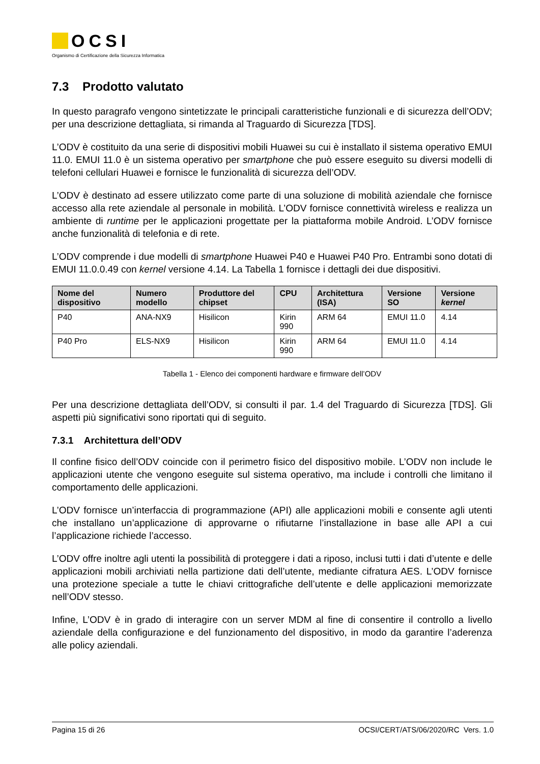OCSI
Organismo di Certificazione della Sicurezza Informatica
7.3 Prodotto valutato
In questo paragrafo vengono sintetizzate le principali caratteristiche funzionali e di sicurezza dell’ODV; per una descrizione dettagliata, si rimanda al Traguardo di Sicurezza [TDS].
L’ODV è costituito da una serie di dispositivi mobili Huawei su cui è installato il sistema operativo EMUI 11.0. EMUI 11.0 è un sistema operativo per smartphone che può essere eseguito su diversi modelli di telefoni cellulari Huawei e fornisce le funzionalità di sicurezza dell’ODV.
L’ODV è destinato ad essere utilizzato come parte di una soluzione di mobilità aziendale che fornisce accesso alla rete aziendale al personale in mobilità. L’ODV fornisce connettività wireless e realizza un ambiente di runtime per le applicazioni progettate per la piattaforma mobile Android. L’ODV fornisce anche funzionalità di telefonia e di rete.
L’ODV comprende i due modelli di smartphone Huawei P40 e Huawei P40 Pro. Entrambi sono dotati di EMUI 11.0.0.49 con kernel versione 4.14. La Tabella 1 fornisce i dettagli dei due dispositivi.
| Nome del dispositivo | Numero modello | Produttore del chipset | CPU | Architettura (ISA) | Versione SO | Versione kernel |
| --- | --- | --- | --- | --- | --- | --- |
| P40 | ANA-NX9 | Hisilicon | Kirin 990 | ARM 64 | EMUI 11.0 | 4.14 |
| P40 Pro | ELS-NX9 | Hisilicon | Kirin 990 | ARM 64 | EMUI 11.0 | 4.14 |
Tabella 1 - Elenco dei componenti hardware e firmware dell’ODV
Per una descrizione dettagliata dell’ODV, si consulti il par. 1.4 del Traguardo di Sicurezza [TDS]. Gli aspetti più significativi sono riportati qui di seguito.
7.3.1 Architettura dell’ODV
Il confine fisico dell’ODV coincide con il perimetro fisico del dispositivo mobile. L’ODV non include le applicazioni utente che vengono eseguite sul sistema operativo, ma include i controlli che limitano il comportamento delle applicazioni.
L’ODV fornisce un’interfaccia di programmazione (API) alle applicazioni mobili e consente agli utenti che installano un’applicazione di approvarne o rifiutarne l’installazione in base alle API a cui l’applicazione richiede l’accesso.
L’ODV offre inoltre agli utenti la possibilità di proteggere i dati a riposo, inclusi tutti i dati d’utente e delle applicazioni mobili archiviati nella partizione dati dell’utente, mediante cifratura AES. L’ODV fornisce una protezione speciale a tutte le chiavi crittografiche dell’utente e delle applicazioni memorizzate nell’ODV stesso.
Infine, L’ODV è in grado di interagire con un server MDM al fine di consentire il controllo a livello aziendale della configurazione e del funzionamento del dispositivo, in modo da garantire l’aderenza alle policy aziendali.
Pagina 15 di 26 OCSI/CERT/ATS/06/2020/RC Vers. 1.0